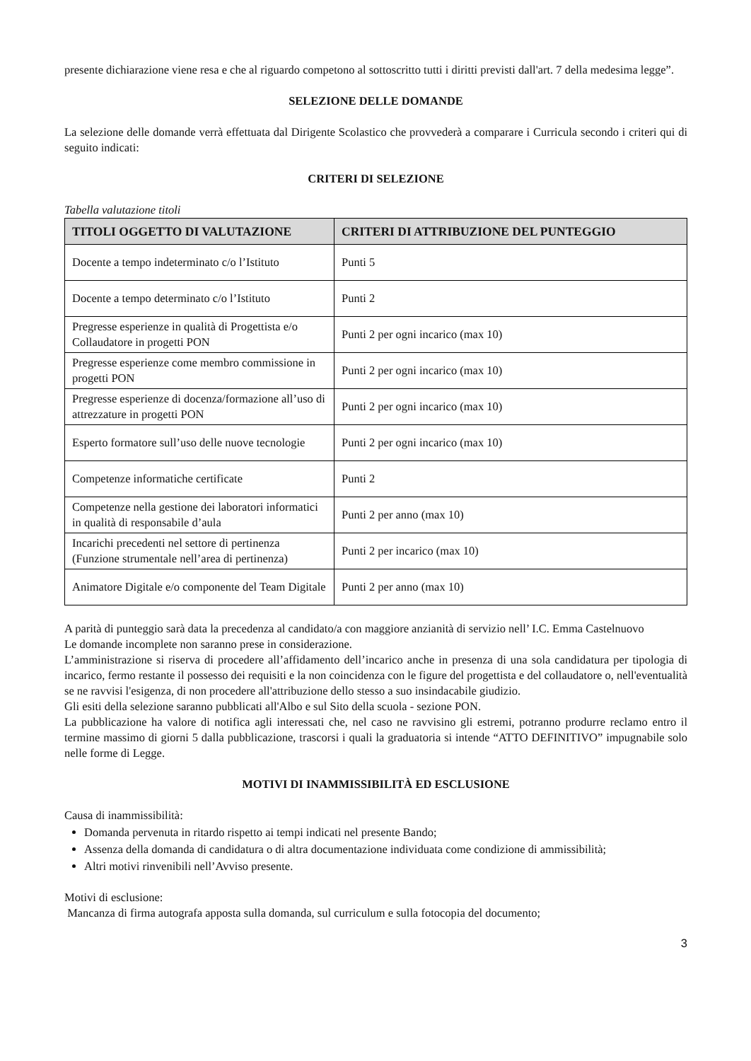presente dichiarazione viene resa e che al riguardo competono al sottoscritto tutti i diritti previsti dall'art. 7 della medesima legge”.
SELEZIONE DELLE DOMANDE
La selezione delle domande verrà effettuata dal Dirigente Scolastico che provvederà a comparare i Curricula secondo i criteri qui di seguito indicati:
CRITERI DI SELEZIONE
Tabella valutazione titoli
| TITOLI OGGETTO DI VALUTAZIONE | CRITERI DI ATTRIBUZIONE DEL PUNTEGGIO |
| --- | --- |
| Docente a tempo indeterminato c/o l’Istituto | Punti 5 |
| Docente a tempo determinato c/o l’Istituto | Punti 2 |
| Pregresse esperienze in qualità di Progettista e/o Collaudatore in progetti PON | Punti 2 per ogni incarico (max 10) |
| Pregresse esperienze come membro commissione in progetti PON | Punti 2 per ogni incarico (max 10) |
| Pregresse esperienze di docenza/formazione all’uso di attrezzature in progetti PON | Punti 2 per ogni incarico (max 10) |
| Esperto formatore sull’uso delle nuove tecnologie | Punti 2 per ogni incarico (max 10) |
| Competenze informatiche certificate | Punti 2 |
| Competenze nella gestione dei laboratori informatici in qualità di responsabile d’aula | Punti 2 per anno (max 10) |
| Incarichi precedenti nel settore di pertinenza (Funzione strumentale nell’area di pertinenza) | Punti 2 per incarico (max 10) |
| Animatore Digitale e/o componente del Team Digitale | Punti 2 per anno (max 10) |
A parità di punteggio sarà data la precedenza al candidato/a con maggiore anzianità di servizio nell’ I.C. Emma Castelnuovo
Le domande incomplete non saranno prese in considerazione.
L’amministrazione si riserva di procedere all’affidamento dell’incarico anche in presenza di una sola candidatura per tipologia di incarico, fermo restante il possesso dei requisiti e la non coincidenza con le figure del progettista e del collaudatore o, nell'eventualità se ne ravvisi l'esigenza, di non procedere all'attribuzione dello stesso a suo insindacabile giudizio.
Gli esiti della selezione saranno pubblicati all'Albo e sul Sito della scuola - sezione PON.
La pubblicazione ha valore di notifica agli interessati che, nel caso ne ravvisino gli estremi, potranno produrre reclamo entro il termine massimo di giorni 5 dalla pubblicazione, trascorsi i quali la graduatoria si intende “ATTO DEFINITIVO” impugnabile solo nelle forme di Legge.
MOTIVI DI INAMMISSIBILITÀ ED ESCLUSIONE
Causa di inammissibilità:
Domanda pervenuta in ritardo rispetto ai tempi indicati nel presente Bando;
Assenza della domanda di candidatura o di altra documentazione individuata come condizione di ammissibilità;
Altri motivi rinvenibili nell’Avviso presente.
Motivi di esclusione:
Mancanza di firma autografa apposta sulla domanda, sul curriculum e sulla fotocopia del documento;
3